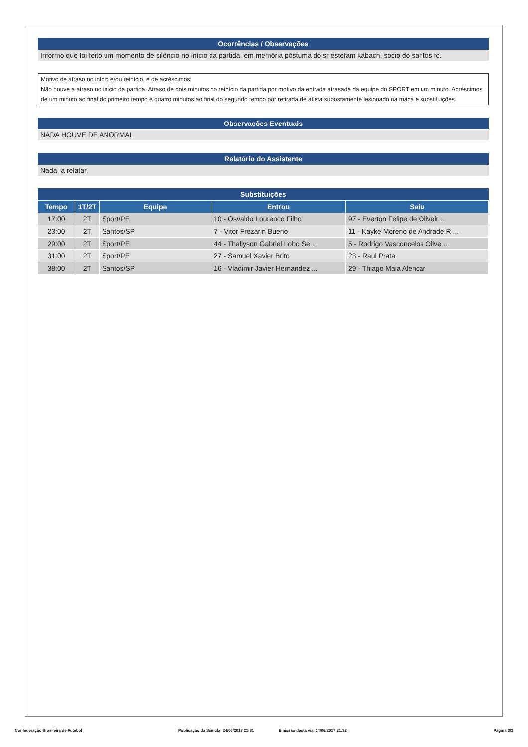Ocorrências / Observações
Informo que foi feito um momento de silêncio no início da partida, em memôria póstuma do sr estefam kabach, sócio do santos fc.
Motivo de atraso no início e/ou reinício, e de acréscimos:
Não houve a atraso no início da partida. Atraso de dois minutos no reinício da partida por motivo da entrada atrasada da equipe do SPORT em um minuto. Acréscimos de um minuto ao final do primeiro tempo e quatro minutos ao final do segundo tempo por retirada de atleta supostamente lesionado na maca e substituições.
Observações Eventuais
NADA HOUVE DE ANORMAL
Relatório do Assistente
Nada a relatar.
Substituições
| Tempo | 1T/2T | Equipe | Entrou | Saiu |
| --- | --- | --- | --- | --- |
| 17:00 | 2T | Sport/PE | 10 - Osvaldo Lourenco Filho | 97 - Everton Felipe de Oliveir ... |
| 23:00 | 2T | Santos/SP | 7 - Vitor Frezarin Bueno | 11 - Kayke Moreno de Andrade R ... |
| 29:00 | 2T | Sport/PE | 44 - Thallyson Gabriel Lobo Se ... | 5 - Rodrigo Vasconcelos Olive ... |
| 31:00 | 2T | Sport/PE | 27 - Samuel Xavier Brito | 23 - Raul Prata |
| 38:00 | 2T | Santos/SP | 16 - Vladimir Javier Hernandez ... | 29 - Thiago Maia Alencar |
Confederação Brasileira de Futebol Publicação da Súmula: 24/06/2017 21:31 Emissão desta via: 24/06/2017 21:32 Página 3/3